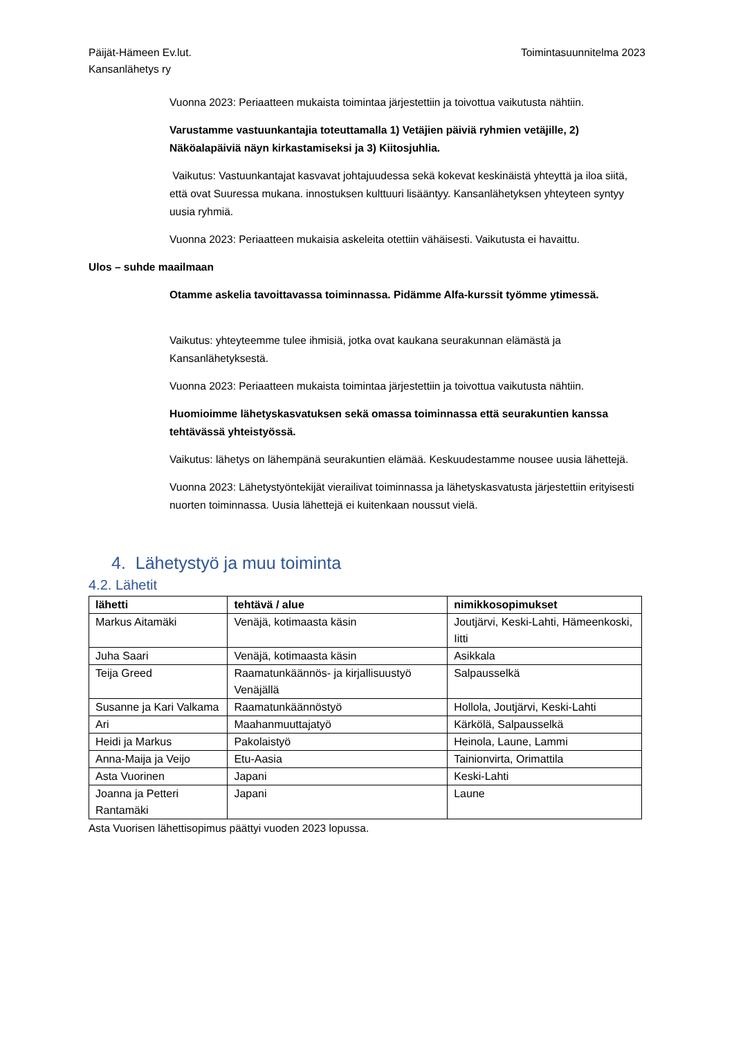Päijät-Hämeen Ev.lut.
Kansanlähetys ry
Toimintasuunnitelma 2023
Vuonna 2023: Periaatteen mukaista toimintaa järjestettiin ja toivottua vaikutusta nähtiin.
Varustamme vastuunkantajia toteuttamalla 1) Vetäjien päiviä ryhmien vetäjille, 2) Näköalapäiviä näyn kirkastamiseksi ja 3) Kiitosjuhlia.
Vaikutus: Vastuunkantajat kasvavat johtajuudessa sekä kokevat keskinäistä yhteyttä ja iloa siitä, että ovat Suuressa mukana. innostuksen kulttuuri lisääntyy. Kansanlähetyksen yhteyteen syntyy uusia ryhmiä.
Vuonna 2023: Periaatteen mukaisia askeleita otettiin vähäisesti. Vaikutusta ei havaittu.
Ulos – suhde maailmaan
Otamme askelia tavoittavassa toiminnassa. Pidämme Alfa-kurssit työmme ytimessä.
Vaikutus: yhteyteemme tulee ihmisiä, jotka ovat kaukana seurakunnan elämästä ja Kansanlähetyksestä.
Vuonna 2023: Periaatteen mukaista toimintaa järjestettiin ja toivottua vaikutusta nähtiin.
Huomioimme lähetyskasvatuksen sekä omassa toiminnassa että seurakuntien kanssa tehtävässä yhteistyössä.
Vaikutus: lähetys on lähempänä seurakuntien elämää. Keskuudestamme nousee uusia lähettejä.
Vuonna 2023: Lähetystyöntekijät vierailivat toiminnassa ja lähetyskasvatusta järjestettiin erityisesti nuorten toiminnassa. Uusia lähettejä ei kuitenkaan noussut vielä.
4. Lähetystyö ja muu toiminta
4.2. Lähetit
| lähetti | tehtävä / alue | nimikkosopimukset |
| --- | --- | --- |
| Markus Aitamäki | Venäjä, kotimaasta käsin | Joutjärvi, Keski-Lahti, Hämeenkoski, Iitti |
| Juha Saari | Venäjä, kotimaasta käsin | Asikkala |
| Teija Greed | Raamatunkäännös- ja kirjallisuustyö Venäjällä | Salpausselkä |
| Susanne ja Kari Valkama | Raamatunkäännöstyö | Hollola, Joutjärvi, Keski-Lahti |
| Ari | Maahanmuuttajatyö | Kärkölä, Salpausselkä |
| Heidi ja Markus | Pakolaistyö | Heinola, Laune, Lammi |
| Anna-Maija ja Veijo | Etu-Aasia | Tainionvirta, Orimattila |
| Asta Vuorinen | Japani | Keski-Lahti |
| Joanna ja Petteri Rantamäki | Japani | Laune |
Asta Vuorisen lähettisopimus päättyi vuoden 2023 lopussa.